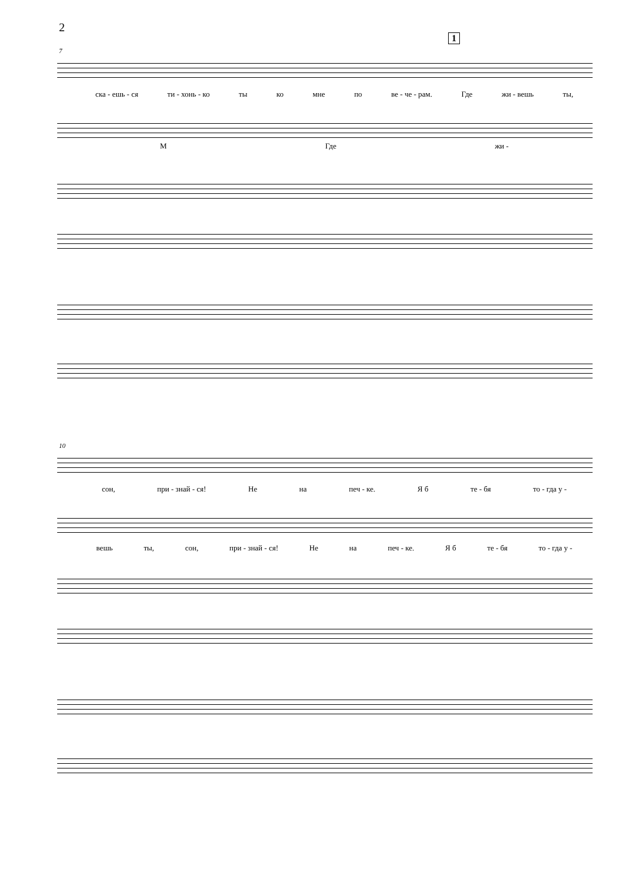2
1
7
ска - ешь - ся ти - хонь - ко ты ко мне по ве - че - рам. Где жи - вешь ты,
М Где жи -
10
сон, при - знай - ся! Не на печ - ке. Я б те - бя то - гда у -
вешь ты, сон, при - знай - ся! Не на печ - ке. Я б те - бя то - гда у -